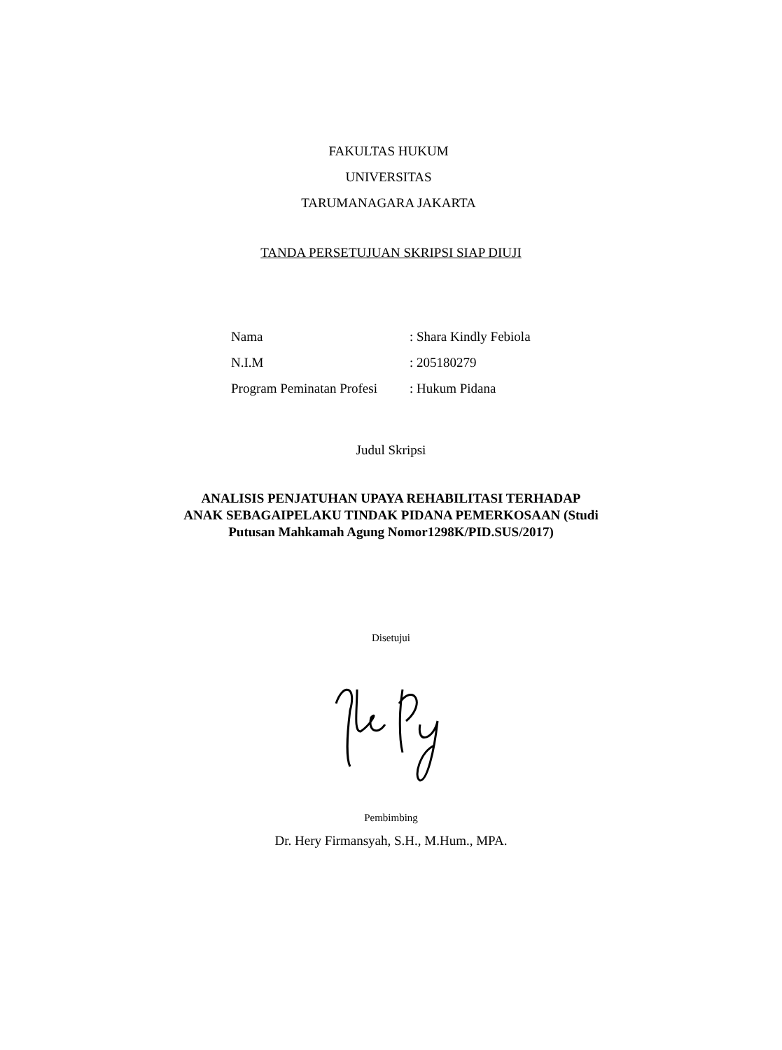FAKULTAS HUKUM
UNIVERSITAS
TARUMANAGARA JAKARTA
TANDA PERSETUJUAN SKRIPSI SIAP DIUJI
Nama: Shara Kindly Febiola
N.I.M: 205180279
Program Peminatan Profesi: Hukum Pidana
Judul Skripsi
ANALISIS PENJATUHAN UPAYA REHABILITASI TERHADAP
ANAK SEBAGAIPELAKU TINDAK PIDANA PEMERKOSAAN (Studi
Putusan Mahkamah Agung Nomor1298K/PID.SUS/2017)
Disetujui
Pembimbing
Dr. Hery Firmansyah, S.H., M.Hum., MPA.